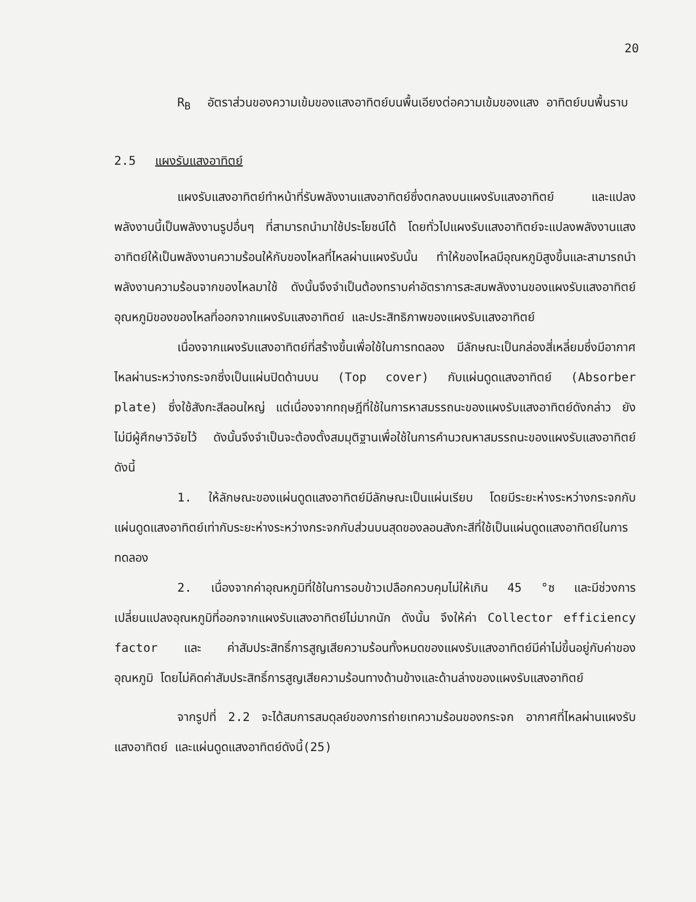20
R<sub>B</sub> อัตราส่วนของความเข้มของแสงอาทิตย์บนพื้นเอียงต่อความเข้มของแสง อาทิตย์บนพื้นราบ
2.5 แผงรับแสงอาทิตย์
แผงรับแสงอาทิตย์ทำหน้าที่รับพลังงานแสงอาทิตย์ซึ่งตกลงบนแผงรับแสงอาทิตย์ และแปลงพลังงานนี้เป็นพลังงานรูปอื่นๆ ที่สามารถนำมาใช้ประโยชน์ได้ โดยทั่วไปแผงรับแสงอาทิตย์จะแปลงพลังงานแสงอาทิตย์ให้เป็นพลังงานความร้อนให้กับของไหลที่ไหลผ่านแผงรับนั้น ทำให้ของไหลมีอุณหภูมิสูงขึ้นและสามารถนำพลังงานความร้อนจากของไหลมาใช้ ดังนั้นจึงจำเป็นต้องทราบค่าอัตราการสะสมพลังงานของแผงรับแสงอาทิตย์ อุณหภูมิของของไหลที่ออกจากแผงรับแสงอาทิตย์ และประสิทธิภาพของแผงรับแสงอาทิตย์
เนื่องจากแผงรับแสงอาทิตย์ที่สร้างขึ้นเพื่อใช้ในการทดลอง มีลักษณะเป็นกล่องสี่เหลี่ยมซึ่งมีอากาศไหลผ่านระหว่างกระจกซึ่งเป็นแผ่นปิดด้านบน (Top cover) กับแผ่นดูดแสงอาทิตย์ (Absorber plate) ซึ่งใช้สังกะสีลอนใหญ่ แต่เนื่องจากทฤษฎีที่ใช้ในการหาสมรรถนะของแผงรับแสงอาทิตย์ดังกล่าว ยังไม่มีผู้ศึกษาวิจัยไว้ ดังนั้นจึงจำเป็นจะต้องตั้งสมมุติฐานเพื่อใช้ในการคำนวณหาสมรรถนะของแผงรับแสงอาทิตย์ดังนี้
1. ให้ลักษณะของแผ่นดูดแสงอาทิตย์มีลักษณะเป็นแผ่นเรียบ โดยมีระยะห่างระหว่างกระจกกับแผ่นดูดแสงอาทิตย์เท่ากับระยะห่างระหว่างกระจกกับส่วนบนสุดของลอนสังกะสีที่ใช้เป็นแผ่นดูดแสงอาทิตย์ในการทดลอง
2. เนื่องจากค่าอุณหภูมิที่ใช้ในการอบข้าวเปลือกควบคุมไม่ให้เกิน 45 °ซ และมีช่วงการเปลี่ยนแปลงอุณหภูมิที่ออกจากแผงรับแสงอาทิตย์ไม่มากนัก ดังนั้น จึงให้ค่า Collector efficiency factor และ ค่าสัมประสิทธิ์การสูญเสียความร้อนทั้งหมดของแผงรับแสงอาทิตย์มีค่าไม่ขึ้นอยู่กับค่าของอุณหภูมิ โดยไม่คิดค่าสัมประสิทธิ์การสูญเสียความร้อนทางด้านข้างและด้านล่างของแผงรับแสงอาทิตย์
จากรูปที่ 2.2 จะได้สมการสมดุลย์ของการถ่ายเทความร้อนของกระจก อากาศที่ไหลผ่านแผงรับแสงอาทิตย์ และแผ่นดูดแสงอาทิตย์ดังนี้(25)